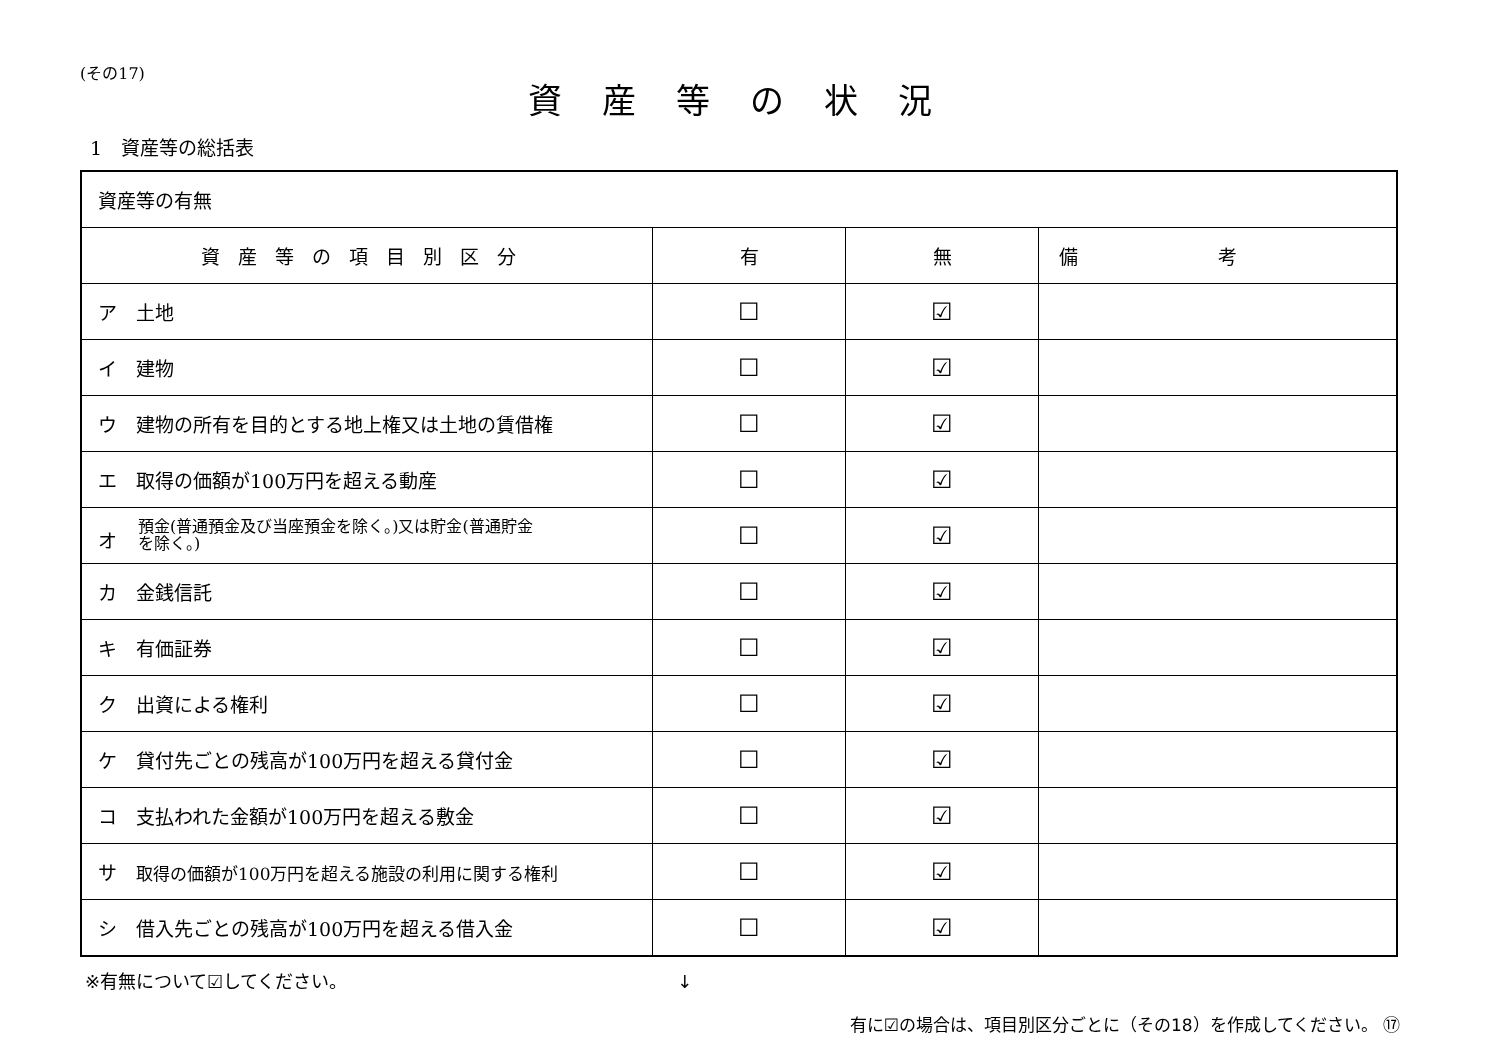(その17)
資産等の状況
1　資産等の総括表
| 資産等の有無 | | | |
| 資産等の項目別区分 | 有 | 無 | 備考 |
| ア 土地 | ☐ | ☑ | |
| イ 建物 | ☐ | ☑ | |
| ウ 建物の所有を目的とする地上権又は土地の賃借権 | ☐ | ☑ | |
| エ 取得の価額が100万円を超える動産 | ☐ | ☑ | |
| オ 預金(普通預金及び当座預金を除く。)又は貯金(普通貯金 を除く。) | ☐ | ☑ | |
| カ 金銭信託 | ☐ | ☑ | |
| キ 有価証券 | ☐ | ☑ | |
| ク 出資による権利 | ☐ | ☑ | |
| ケ 貸付先ごとの残高が100万円を超える貸付金 | ☐ | ☑ | |
| コ 支払われた金額が100万円を超える敷金 | ☐ | ☑ | |
| サ 取得の価額が100万円を超える施設の利用に関する権利 | ☐ | ☑ | |
| シ 借入先ごとの残高が100万円を超える借入金 | ☐ | ☑ | |
※有無について☑してください。 ↓
有に☑の場合は、項目別区分ごとに（その18）を作成してください。 ⑰